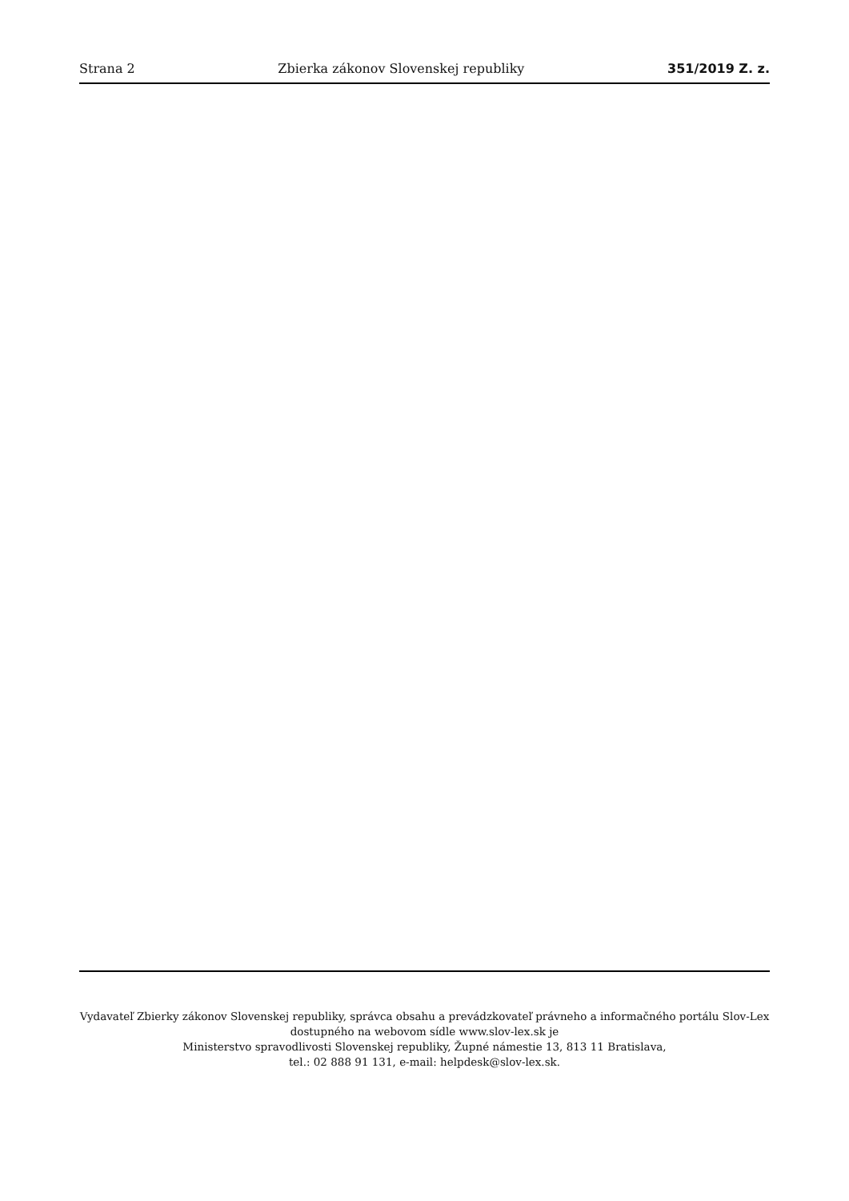Strana 2 Zbierka zákonov Slovenskej republiky 351/2019 Z. z.
Vydavateľ Zbierky zákonov Slovenskej republiky, správca obsahu a prevádzkovateľ právneho a informačného portálu Slov-Lex dostupného na webovom sídle www.slov-lex.sk je
Ministerstvo spravodlivosti Slovenskej republiky, Župné námestie 13, 813 11 Bratislava,
tel.: 02 888 91 131, e-mail: helpdesk@slov-lex.sk.